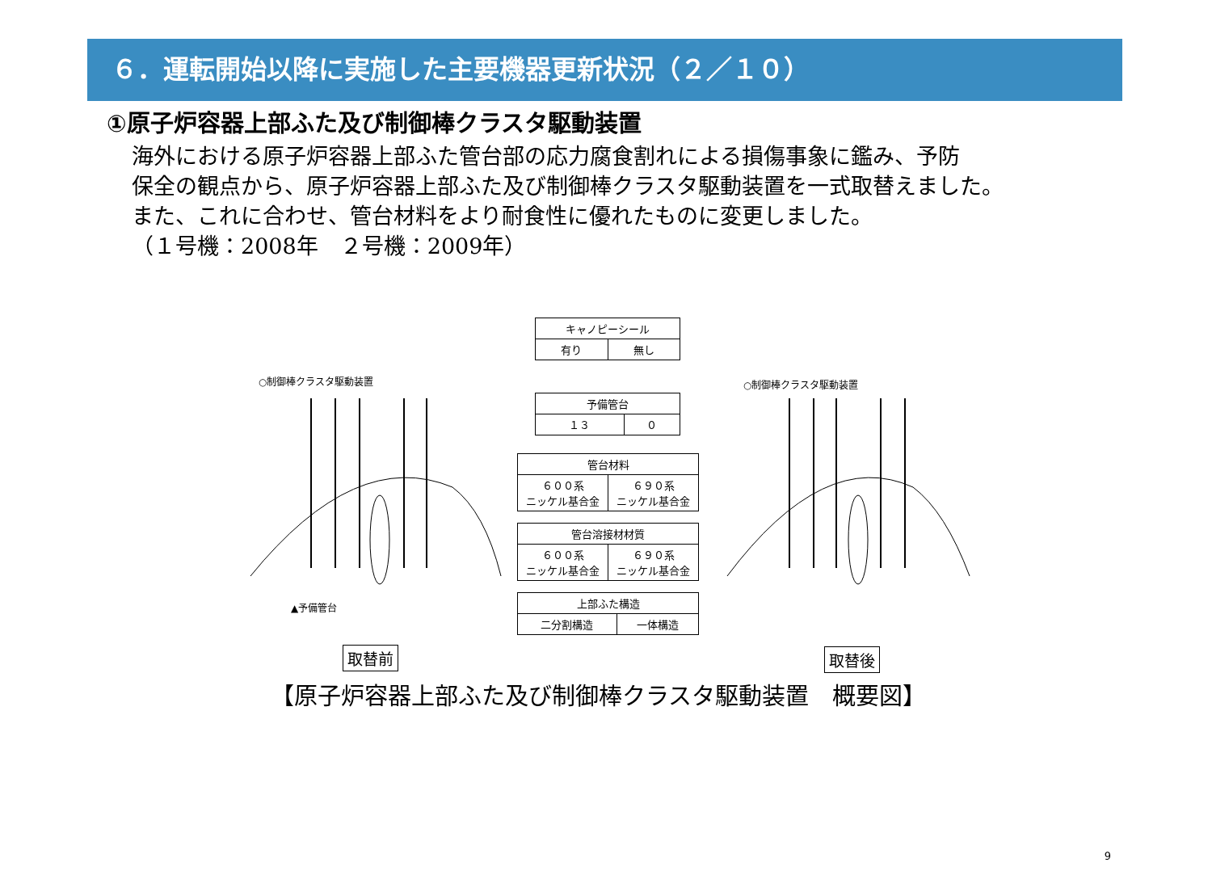６．運転開始以降に実施した主要機器更新状況（２／１０）
①原子炉容器上部ふた及び制御棒クラスタ駆動装置
海外における原子炉容器上部ふた管台部の応力腐食割れによる損傷事象に鑑み、予防
保全の観点から、原子炉容器上部ふた及び制御棒クラスタ駆動装置を一式取替えました。
また、これに合わせ、管台材料をより耐食性に優れたものに変更しました。
（１号機：2008年　２号機：2009年）
○制御棒クラスタ駆動装置 ○制御棒クラスタ駆動装置
▲予備管台
| キャノピーシール | |
| --- | --- |
| 有り | 無し |
| 予備管台 | |
| --- | --- |
| １３ | ０ |
| 管台材料 | |
| --- | --- |
| ６００系 ニッケル基合金 | ６９０系 ニッケル基合金 |
| 管台溶接材材質 | |
| --- | --- |
| ６００系 ニッケル基合金 | ６９０系 ニッケル基合金 |
| 上部ふた構造 | |
| --- | --- |
| 二分割構造 | 一体構造 |
取替前 取替後
【原子炉容器上部ふた及び制御棒クラスタ駆動装置　概要図】
9